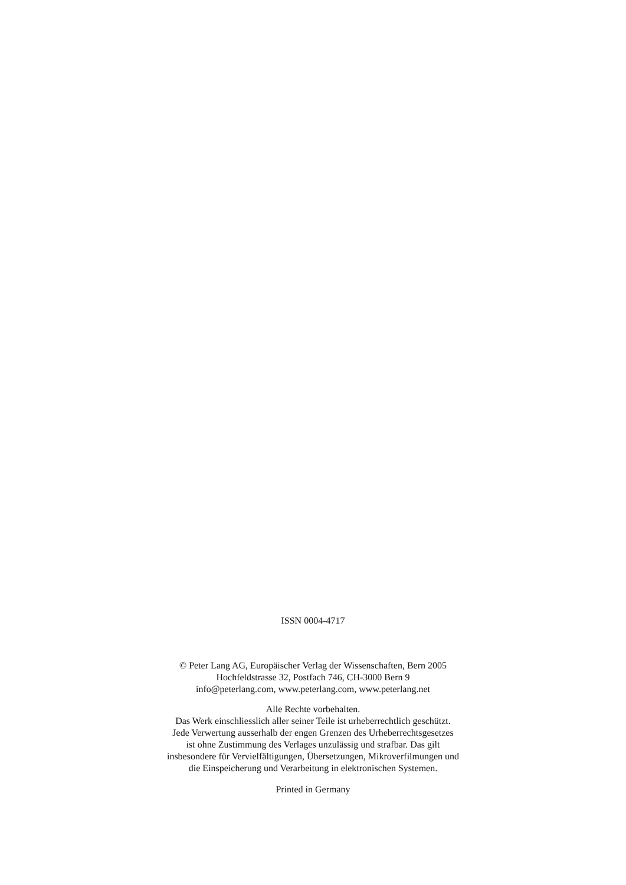ISSN 0004-4717
© Peter Lang AG, Europäischer Verlag der Wissenschaften, Bern 2005
Hochfeldstrasse 32, Postfach 746, CH-3000 Bern 9
info@peterlang.com, www.peterlang.com, www.peterlang.net
Alle Rechte vorbehalten.
Das Werk einschliesslich aller seiner Teile ist urheberrechtlich geschützt.
Jede Verwertung ausserhalb der engen Grenzen des Urheberrechtsgesetzes
ist ohne Zustimmung des Verlages unzulässig und strafbar. Das gilt
insbesondere für Vervielfältigungen, Übersetzungen, Mikroverfilmungen und
die Einspeicherung und Verarbeitung in elektronischen Systemen.
Printed in Germany